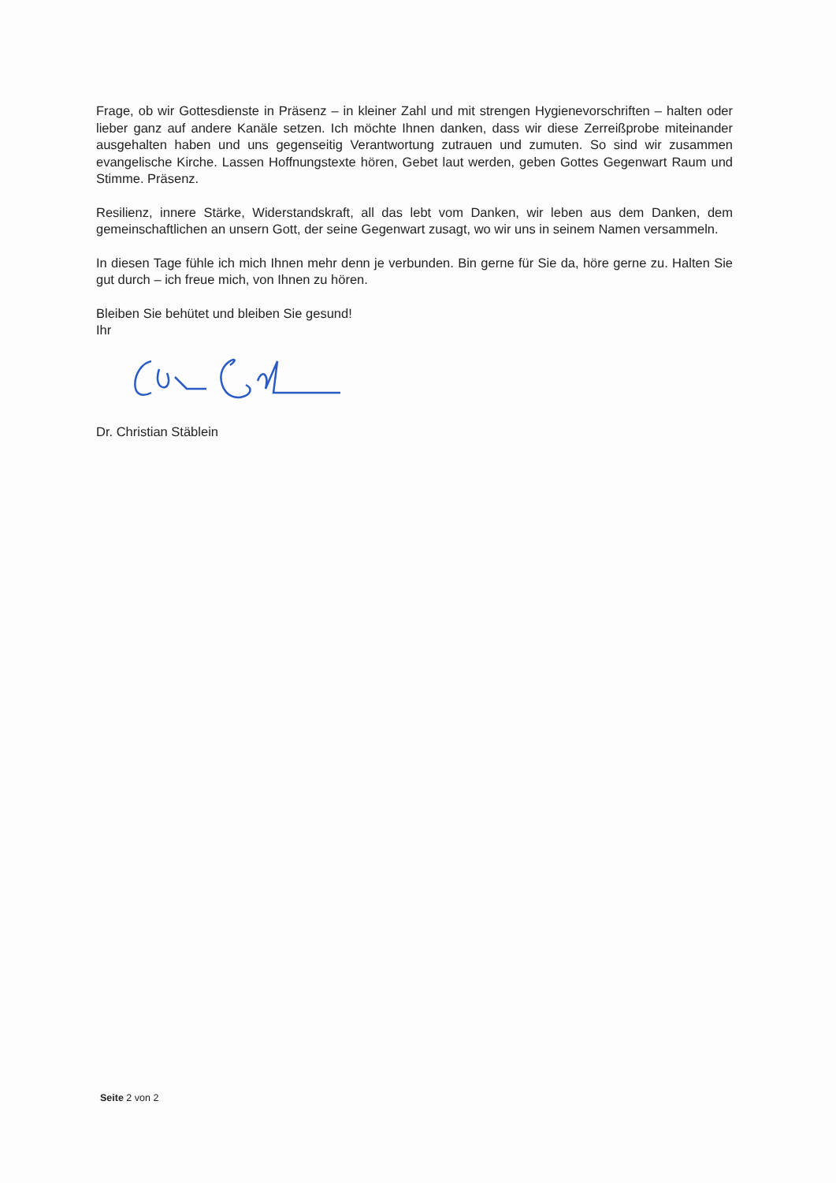Frage, ob wir Gottesdienste in Präsenz – in kleiner Zahl und mit strengen Hygienevorschriften – halten oder lieber ganz auf andere Kanäle setzen. Ich möchte Ihnen danken, dass wir diese Zerreißprobe miteinander ausgehalten haben und uns gegenseitig Verantwortung zutrauen und zumuten. So sind wir zusammen evangelische Kirche. Lassen Hoffnungstexte hören, Gebet laut werden, geben Gottes Gegenwart Raum und Stimme. Präsenz.
Resilienz, innere Stärke, Widerstandskraft, all das lebt vom Danken, wir leben aus dem Danken, dem gemeinschaftlichen an unsern Gott, der seine Gegenwart zusagt, wo wir uns in seinem Namen versammeln.
In diesen Tage fühle ich mich Ihnen mehr denn je verbunden. Bin gerne für Sie da, höre gerne zu. Halten Sie gut durch – ich freue mich, von Ihnen zu hören.
Bleiben Sie behütet und bleiben Sie gesund!
Ihr
Dr. Christian Stäblein
Seite 2 von 2